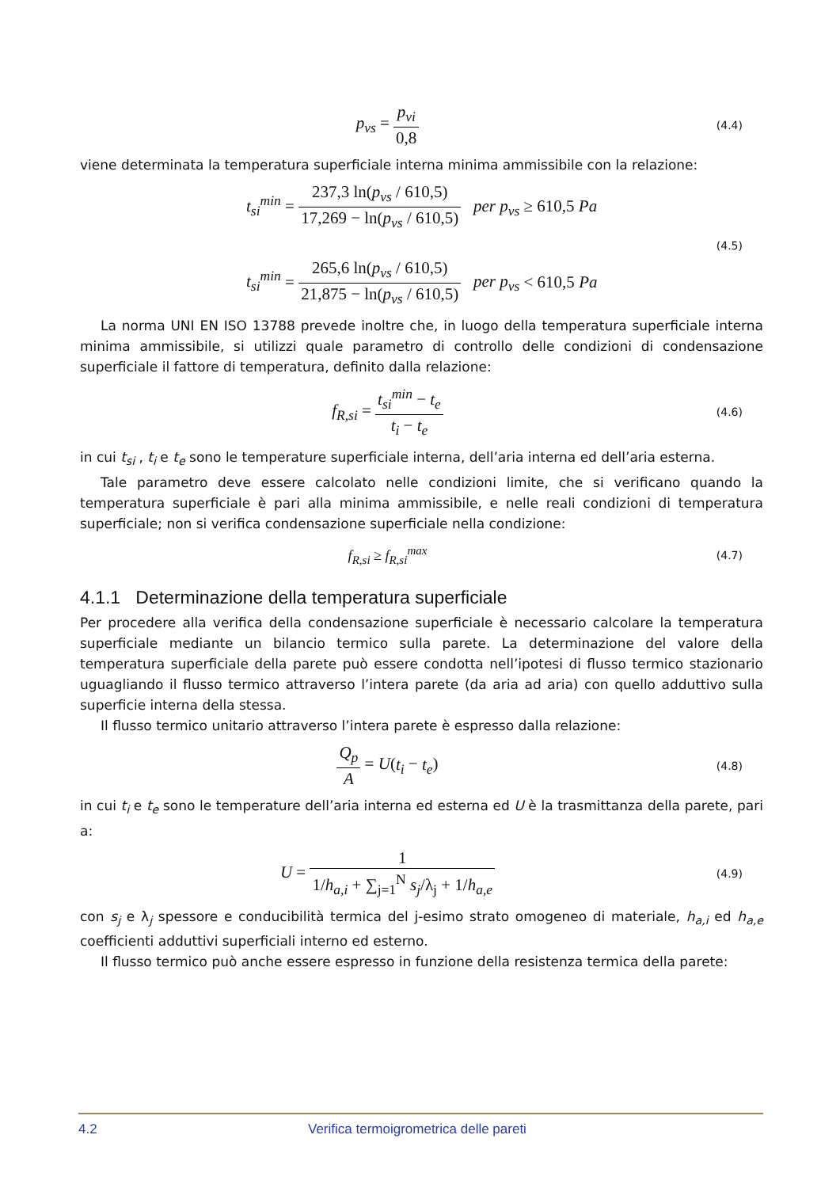p<sub>vs</sub> = p<sub>vi</sub> 0,8
(4.4)
viene determinata la temperatura superficiale interna minima ammissibile con la relazione:
t<sub>si</sub><sup>min</sup> = 237,3 ln(p<sub>vs</sub> / 610,5) 17,269 − ln(p<sub>vs</sub> / 610,5) per p<sub>vs</sub> ≥ 610,5 Pa
t<sub>si</sub><sup>min</sup> = 265,6 ln(p<sub>vs</sub> / 610,5) 21,875 − ln(p<sub>vs</sub> / 610,5) per p<sub>vs</sub> < 610,5 Pa
(4.5)
La norma UNI EN ISO 13788 prevede inoltre che, in luogo della temperatura superficiale interna minima ammissibile, si utilizzi quale parametro di controllo delle condizioni di condensazione superficiale il fattore di temperatura, definito dalla relazione:
f<sub>R,si</sub> = t<sub>si</sub><sup>min</sup> − t<sub>e</sub> t<sub>i</sub> − t<sub>e</sub>
(4.6)
in cui t<sub>si</sub> , t<sub>i</sub> e t<sub>e</sub> sono le temperature superficiale interna, dell’aria interna ed dell’aria esterna.
Tale parametro deve essere calcolato nelle condizioni limite, che si verificano quando la temperatura superficiale è pari alla minima ammissibile, e nelle reali condizioni di temperatura superficiale; non si verifica condensazione superficiale nella condizione:
f<sub>R,si</sub> ≥ f<sub>R,si</sub><sup>max</sup>
(4.7)
4.1.1 Determinazione della temperatura superficiale
Per procedere alla verifica della condensazione superficiale è necessario calcolare la temperatura superficiale mediante un bilancio termico sulla parete. La determinazione del valore della temperatura superficiale della parete può essere condotta nell’ipotesi di flusso termico stazionario uguagliando il flusso termico attraverso l’intera parete (da aria ad aria) con quello adduttivo sulla superficie interna della stessa.
Il flusso termico unitario attraverso l’intera parete è espresso dalla relazione:
Q<sub>p</sub> A = U(t<sub>i</sub> − t<sub>e</sub>)
(4.8)
in cui t<sub>i</sub> e t<sub>e</sub> sono le temperature dell’aria interna ed esterna ed U è la trasmittanza della parete, pari a:
U = 1 1/h<sub>a,i</sub> + ∑<sub>j=1</sub><sup>N</sup> s<sub>j</sub>/λ<sub>j</sub> + 1/h<sub>a,e</sub>
(4.9)
con s<sub>j</sub> e λ<sub>j</sub> spessore e conducibilità termica del j-esimo strato omogeneo di materiale, h<sub>a,i</sub> ed h<sub>a,e</sub> coefficienti adduttivi superficiali interno ed esterno.
Il flusso termico può anche essere espresso in funzione della resistenza termica della parete:
4.2 Verifica termoigrometrica delle pareti